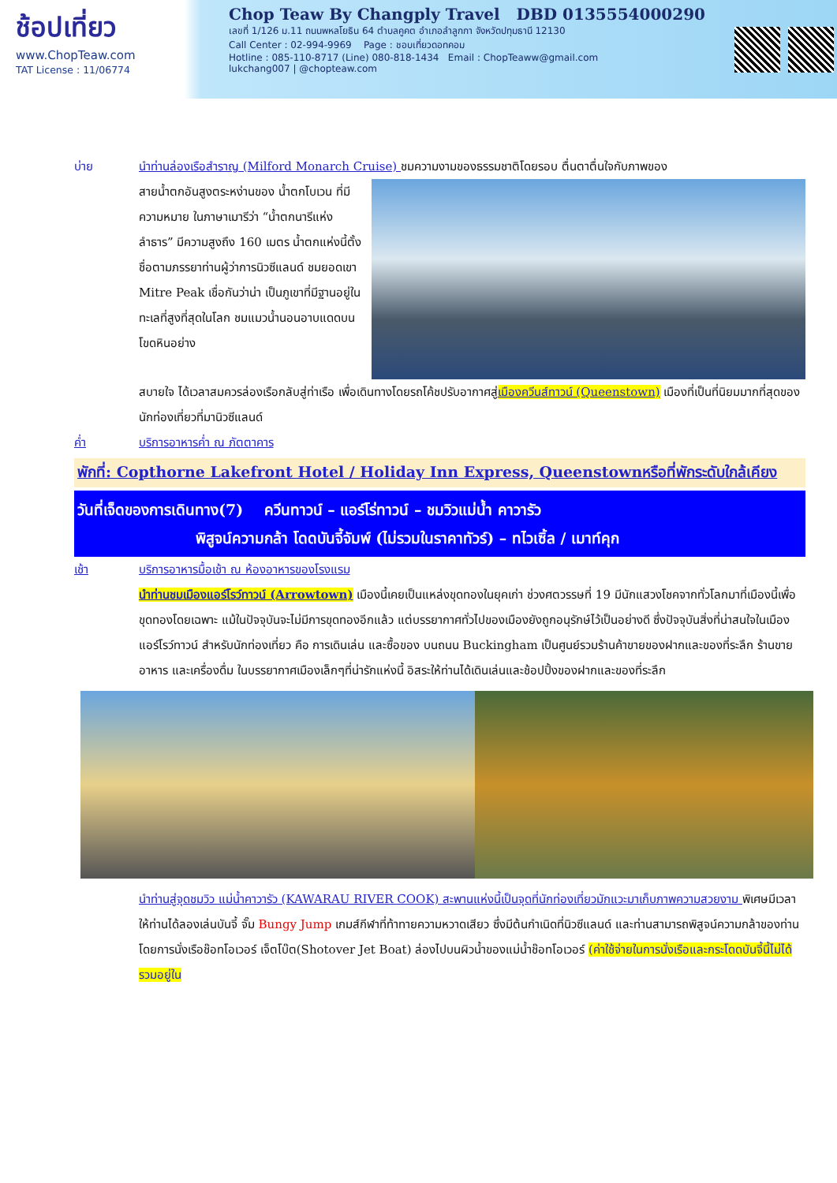ช้อปเที่ยว
www.ChopTeaw.com
TAT License : 11/06774
Chop Teaw By Changply Travel DBD 0135554000290
เลขที่ 1/126 ม.11 ถนนพหลโยธิน 64 ตำบลคูคต อำเภอลำลูกกา จังหวัดปทุมธานี 12130
Call Center : 02-994-9969 Page : ชอบเที่ยวดอทคอม
Hotline : 085-110-8717 (Line) 080-818-1434 Email : ChopTeaww@gmail.com
lukchang007 | @chopteaw.com
บ่าย นำท่านล่องเรือสำราญ (Milford Monarch Cruise) ชมความงามของธรรมชาติโดยรอบ ตื่นตาตื่นใจกับภาพของ
สายน้ำตกอันสูงตระหง่านของ น้ำตกโบเวน ที่มีความหมาย ในภาษาเมารีว่า “น้ำตกนารีแห่งลำธาร” มีความสูงถึง 160 เมตร น้ำตกแห่งนี้ตั้งชื่อตามภรรยาท่านผู้ว่าการนิวซีแลนด์ ชมยอดเขา Mitre Peak เชื่อกันว่าน่า เป็นภูเขาที่มีฐานอยู่ในทะเลที่สูงที่สุดในโลก ชมแมวน้ำนอนอาบแดดบนโขดหินอย่าง
สบายใจ ได้เวลาสมควรล่องเรือกลับสู่ท่าเรือ เพื่อเดินทางโดยรถโค้ชปรับอากาศสู่เมืองควีนส์ทาวน์ (Queenstown) เมืองที่เป็นที่นิยมมากที่สุดของนักท่องเที่ยวที่มานิวซีแลนด์
ค่ำ บริการอาหารค่ำ ณ ภัตตาคาร
พักที่: Copthorne Lakefront Hotel / Holiday Inn Express, Queenstownหรือที่พักระดับใกล้เคียง
วันที่เจ็ดของการเดินทาง(7) ควีนทาวน์ – แอร์โร่ทาวน์ – ชมวิวแม่น้ำ คาวารัว
พิสูจน์ความกล้า โดดบันจี้จัมพ์ (ไม่รวมในราคาทัวร์) – ทไวเซิ้ล / เมาท์คุก
เช้า บริการอาหารมื้อเช้า ณ ห้องอาหารของโรงแรม
นำท่านชมเมืองแอร์โรว์ทาวน์ (Arrowtown) เมืองนี้เคยเป็นแหล่งขุดทองในยุคเก่า ช่วงศตวรรษที่ 19 มีนักแสวงโชคจากทั่วโลกมาที่เมืองนี้เพื่อขุดทองโดยเฉพาะ แม้ในปัจจุบันจะไม่มีการขุดทองอีกแล้ว แต่บรรยากาศทั่วไปของเมืองยังถูกอนุรักษ์ไว้เป็นอย่างดี ซึ่งปัจจุบันสิ่งที่น่าสนใจในเมืองแอร์โรว์ทาวน์ สำหรับนักท่องเที่ยว คือ การเดินเล่น และซื้อของ บนถนน Buckingham เป็นศูนย์รวมร้านค้าขายของฝากและของที่ระลึก ร้านขายอาหาร และเครื่องดื่ม ในบรรยากาศเมืองเล็กๆที่น่ารักแห่งนี้ อิสระให้ท่านได้เดินเล่นและช้อปปิ้งของฝากและของที่ระลึก
นำท่านสู่จุดชมวิว แม่น้ำคาวารัว (KAWARAU RIVER COOK) สะพานแห่งนี้เป็นจุดที่นักท่องเที่ยวมักแวะมาเก็บภาพความสวยงาม พิเศษมีเวลาให้ท่านได้ลองเล่นบันจี้ จั๊ม Bungy Jump เกมส์กีฬาที่ท้าทายความหวาดเสียว ซึ่งมีต้นกำเนิดที่นิวซีแลนด์ และท่านสามารถพิสูจน์ความกล้าของท่านโดยการนั่งเรือช๊อทโอเวอร์ เจ็ตโบ๊ต(Shotover Jet Boat) ล่องไปบนผิวน้ำของแม่น้ำช๊อทโอเวอร์ (ค่าใช้จ่ายในการนั่งเรือและกระโดดบันจี้นี้ไม่ได้รวมอยู่ใน